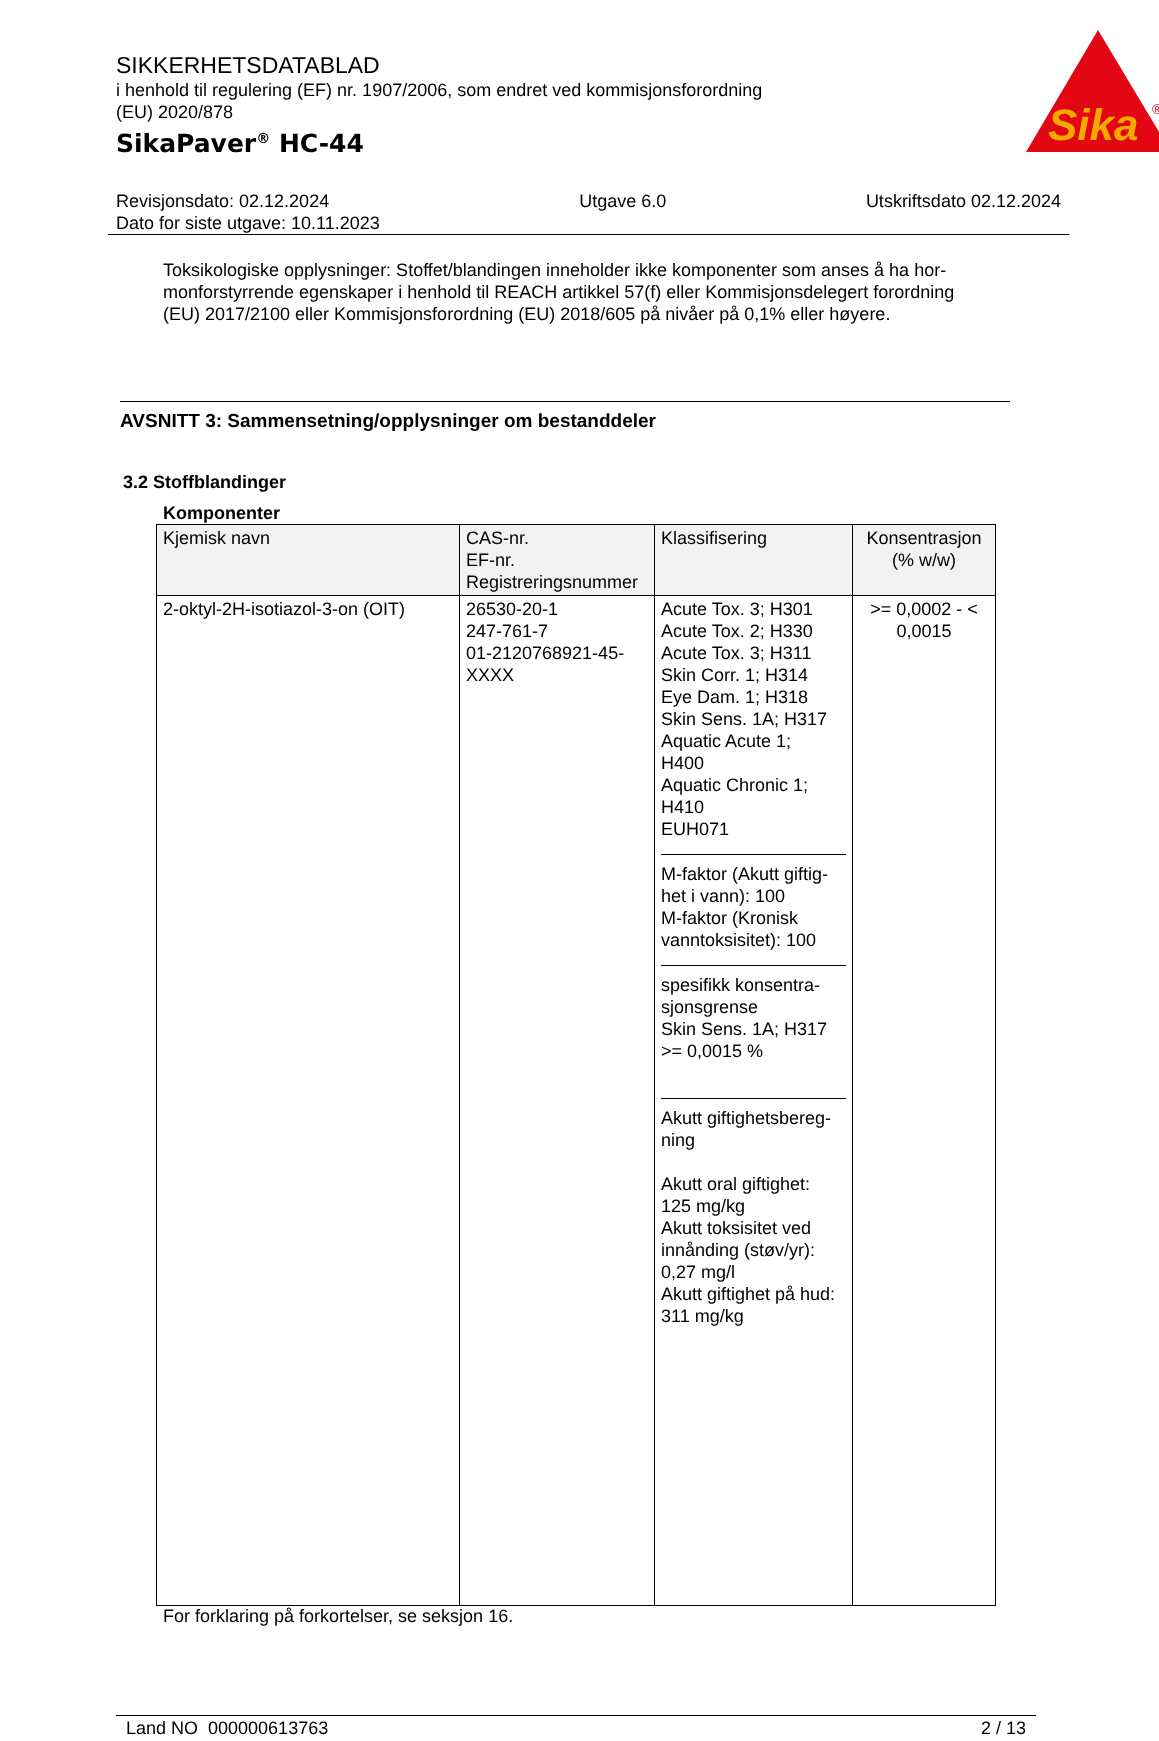Sika
®
SIKKERHETSDATABLAD
i henhold til regulering (EF) nr. 1907/2006, som endret ved kommisjonsforordning
(EU) 2020/878
SikaPaver<sup>®</sup> HC-44
Revisjonsdato: 02.12.2024
Dato for siste utgave: 10.11.2023
Utgave 6.0 Utskriftsdato 02.12.2024
Toksikologiske opplysninger: Stoffet/blandingen inneholder ikke komponenter som anses å ha hor-monforstyrrende egenskaper i henhold til REACH artikkel 57(f) eller Kommisjonsdelegert forordning (EU) 2017/2100 eller Kommisjonsforordning (EU) 2018/605 på nivåer på 0,1% eller høyere.
AVSNITT 3: Sammensetning/opplysninger om bestanddeler
3.2 Stoffblandinger
Komponenter
| Kjemisk navn | CAS-nr. EF-nr. Registreringsnummer | Klassifisering | Konsentrasjon (% w/w) |
| --- | --- | --- | --- |
| 2-oktyl-2H-isotiazol-3-on (OIT) | 26530-20-1 247-761-7 01-2120768921-45- XXXX | Acute Tox. 3; H301 Acute Tox. 2; H330 Acute Tox. 3; H311 Skin Corr. 1; H314 Eye Dam. 1; H318 Skin Sens. 1A; H317 Aquatic Acute 1; H400 Aquatic Chronic 1; H410 EUH071 M-faktor (Akutt giftig-het i vann): 100 M-faktor (Kronisk vanntoksisitet): 100 spesifikk konsentra-sjonsgrense Skin Sens. 1A; H317 >= 0,0015 % Akutt giftighetsbereg-ning Akutt oral giftighet: 125 mg/kg Akutt toksisitet ved innånding (støv/yr): 0,27 mg/l Akutt giftighet på hud: 311 mg/kg | >= 0,0002 - < 0,0015 |
For forklaring på forkortelser, se seksjon 16.
Land NO 000000613763 2 / 13